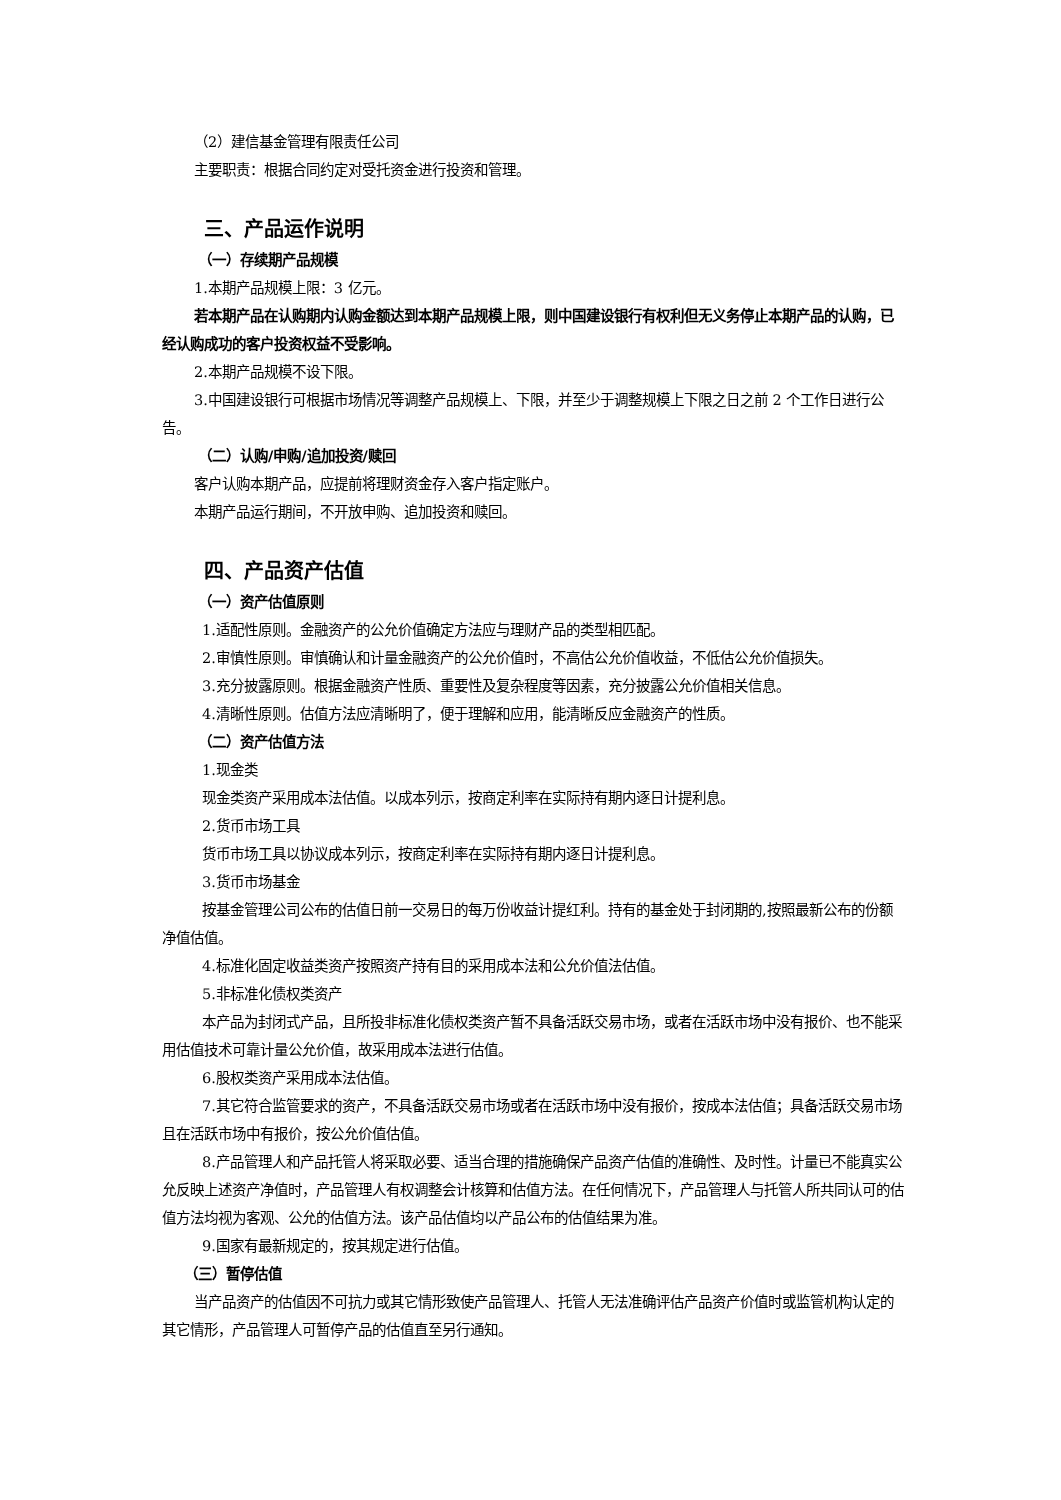（2）建信基金管理有限责任公司
主要职责：根据合同约定对受托资金进行投资和管理。
三、产品运作说明
（一）存续期产品规模
1.本期产品规模上限：3 亿元。
若本期产品在认购期内认购金额达到本期产品规模上限，则中国建设银行有权利但无义务停止本期产品的认购，已经认购成功的客户投资权益不受影响。
2.本期产品规模不设下限。
3.中国建设银行可根据市场情况等调整产品规模上、下限，并至少于调整规模上下限之日之前 2 个工作日进行公告。
（二）认购/申购/追加投资/赎回
客户认购本期产品，应提前将理财资金存入客户指定账户。
本期产品运行期间，不开放申购、追加投资和赎回。
四、产品资产估值
（一）资产估值原则
1.适配性原则。金融资产的公允价值确定方法应与理财产品的类型相匹配。
2.审慎性原则。审慎确认和计量金融资产的公允价值时，不高估公允价值收益，不低估公允价值损失。
3.充分披露原则。根据金融资产性质、重要性及复杂程度等因素，充分披露公允价值相关信息。
4.清晰性原则。估值方法应清晰明了，便于理解和应用，能清晰反应金融资产的性质。
（二）资产估值方法
1.现金类
现金类资产采用成本法估值。以成本列示，按商定利率在实际持有期内逐日计提利息。
2.货币市场工具
货币市场工具以协议成本列示，按商定利率在实际持有期内逐日计提利息。
3.货币市场基金
按基金管理公司公布的估值日前一交易日的每万份收益计提红利。持有的基金处于封闭期的,按照最新公布的份额净值估值。
4.标准化固定收益类资产按照资产持有目的采用成本法和公允价值法估值。
5.非标准化债权类资产
本产品为封闭式产品，且所投非标准化债权类资产暂不具备活跃交易市场，或者在活跃市场中没有报价、也不能采用估值技术可靠计量公允价值，故采用成本法进行估值。
6.股权类资产采用成本法估值。
7.其它符合监管要求的资产，不具备活跃交易市场或者在活跃市场中没有报价，按成本法估值；具备活跃交易市场且在活跃市场中有报价，按公允价值估值。
8.产品管理人和产品托管人将采取必要、适当合理的措施确保产品资产估值的准确性、及时性。计量已不能真实公允反映上述资产净值时，产品管理人有权调整会计核算和估值方法。在任何情况下，产品管理人与托管人所共同认可的估值方法均视为客观、公允的估值方法。该产品估值均以产品公布的估值结果为准。
9.国家有最新规定的，按其规定进行估值。
（三）暂停估值
当产品资产的估值因不可抗力或其它情形致使产品管理人、托管人无法准确评估产品资产价值时或监管机构认定的其它情形，产品管理人可暂停产品的估值直至另行通知。